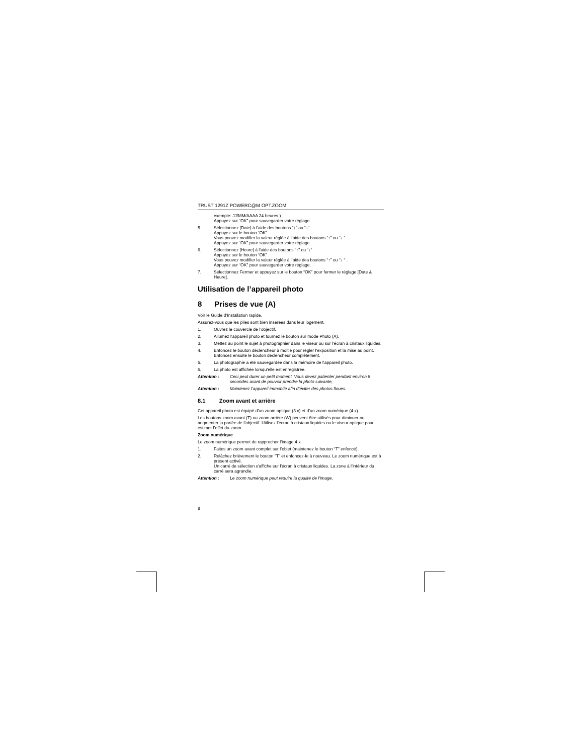TRUST 1291Z POWERC@M OPT.ZOOM
exemple: JJ/MM/AAAA 24 heures.)
Appuyez sur “OK” pour sauvegarder votre réglage.
5. Sélectionnez [Date] à l’aide des boutons “↑” ou “↓“
Appuyez sur le bouton “OK” .
Vous pouvez modifier la valeur réglée à l’aide des boutons “↑” ou “↓ “ .
Appuyez sur “OK” pour sauvegarder votre réglage.
6. Sélectionnez [Heure] à l’aide des boutons “↑” ou “↓“
Appuyez sur le bouton “OK” .
Vous pouvez modifier la valeur réglée à l’aide des boutons “↑” ou “↓ “ .
Appuyez sur “OK” pour sauvegarder votre réglage.
7. Sélectionnez Fermer et appuyez sur le bouton “OK” pour fermer le réglage [Date & Heure].
Utilisation de l’appareil photo
8 Prises de vue (A)
Voir le Guide d’Installation rapide.
Assurez-vous que les piles sont bien insérées dans leur logement.
1. Ouvrez le couvercle de l’objectif.
2. Allumez l’appareil photo et tournez le bouton sur mode Photo (A).
3. Mettez au point le sujet à photographier dans le viseur ou sur l’écran à cristaux liquides.
4. Enfoncez le bouton déclencheur à moitié pour régler l’exposition et la mise au point. Enfoncez ensuite le bouton déclencheur complètement.
5. La photographie a été sauvegardée dans la mémoire de l’appareil photo.
6. La photo est affichée lorsqu’elle est enregistrée.
Attention : Ceci peut durer un petit moment. Vous devez patienter pendant environ 8 secondes avant de pouvoir prendre la photo suivante,
Attention : Maintenez l’appareil immobile afin d’éviter des photos floues.
8.1 Zoom avant et arrière
Cet appareil photo est équipé d’un zoom optique (3 x) et d’un zoom numérique (4 x).
Les boutons zoom avant (T) ou zoom arrière (W) peuvent être utilisés pour diminuer ou augmenter la portée de l’objectif. Utilisez l’écran à cristaux liquides ou le viseur optique pour estimer l’effet du zoom.
Zoom numérique
Le zoom numérique permet de rapprocher l’image 4 x.
1. Faites un zoom avant complet sur l’objet (maintenez le bouton “T” enfoncé).
2. Relâchez brièvement le bouton ”T” et enfoncez-le à nouveau. Le zoom numérique est à présent activé.
Un carré de sélection s'affiche sur l'écran à cristaux liquides. La zone à l’intérieur du carré sera agrandie.
Attention : Le zoom numérique peut réduire la qualité de l’image.
8